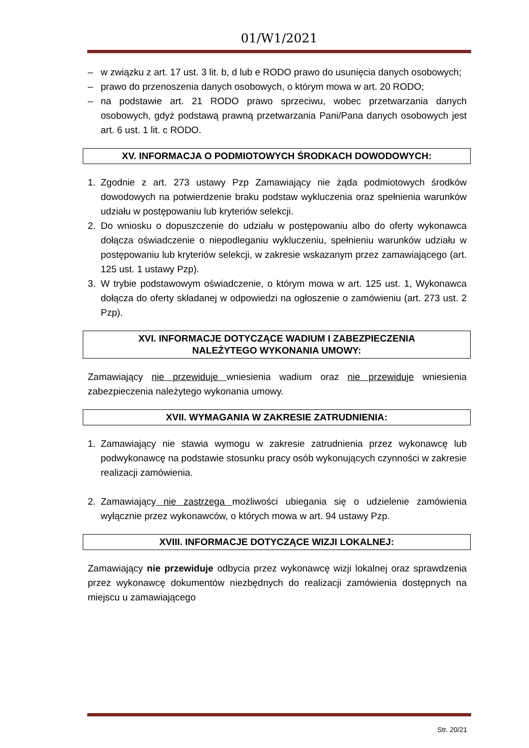01/W1/2021
– w związku z art. 17 ust. 3 lit. b, d lub e RODO prawo do usunięcia danych osobowych;
– prawo do przenoszenia danych osobowych, o którym mowa w art. 20 RODO;
– na podstawie art. 21 RODO prawo sprzeciwu, wobec przetwarzania danych osobowych, gdyż podstawą prawną przetwarzania Pani/Pana danych osobowych jest art. 6 ust. 1 lit. c RODO.
XV. INFORMACJA O PODMIOTOWYCH ŚRODKACH DOWODOWYCH:
1. Zgodnie z art. 273 ustawy Pzp Zamawiający nie żąda podmiotowych środków dowodowych na potwierdzenie braku podstaw wykluczenia oraz spełnienia warunków udziału w postępowaniu lub kryteriów selekcji.
2. Do wniosku o dopuszczenie do udziału w postępowaniu albo do oferty wykonawca dołącza oświadczenie o niepodleganiu wykluczeniu, spełnieniu warunków udziału w postępowaniu lub kryteriów selekcji, w zakresie wskazanym przez zamawiającego (art. 125 ust. 1 ustawy Pzp).
3. W trybie podstawowym oświadczenie, o którym mowa w art. 125 ust. 1, Wykonawca dołącza do oferty składanej w odpowiedzi na ogłoszenie o zamówieniu (art. 273 ust. 2 Pzp).
XVI. INFORMACJE DOTYCZĄCE WADIUM I ZABEZPIECZENIA
NALEŻYTEGO WYKONANIA UMOWY:
Zamawiający nie przewiduje wniesienia wadium oraz nie przewiduje wniesienia zabezpieczenia należytego wykonania umowy.
XVII. WYMAGANIA W ZAKRESIE ZATRUDNIENIA:
1. Zamawiający nie stawia wymogu w zakresie zatrudnienia przez wykonawcę lub podwykonawcę na podstawie stosunku pracy osób wykonujących czynności w zakresie realizacji zamówienia.
2. Zamawiający nie zastrzega możliwości ubiegania się o udzielenie zamówienia wyłącznie przez wykonawców, o których mowa w art. 94 ustawy Pzp.
XVIII. INFORMACJE DOTYCZĄCE WIZJI LOKALNEJ:
Zamawiający nie przewiduje odbycia przez wykonawcę wizji lokalnej oraz sprawdzenia przez wykonawcę dokumentów niezbędnych do realizacji zamówienia dostępnych na miejscu u zamawiającego
Str. 20/21